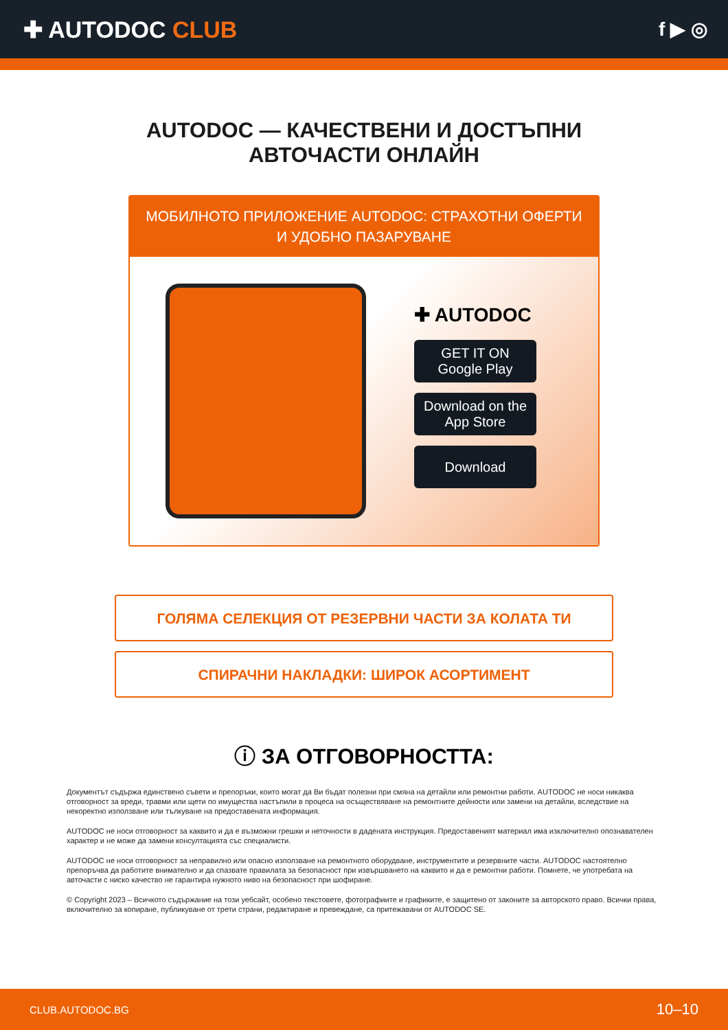✚ AUTODOC CLUB
f ▶ ◎
AUTODOC — КАЧЕСТВЕНИ И ДОСТЪПНИ
АВТОЧАСТИ ОНЛАЙН
МОБИЛНОТО ПРИЛОЖЕНИЕ AUTODOC: СТРАХОТНИ ОФЕРТИ И УДОБНО ПАЗАРУВАНЕ
✚ AUTODOC
GET IT ON
Google Play
Download on the
App Store
Download
ГОЛЯМА СЕЛЕКЦИЯ ОТ РЕЗЕРВНИ ЧАСТИ ЗА КОЛАТА ТИ
СПИРАЧНИ НАКЛАДКИ: ШИРОК АСОРТИМЕНТ
ⓘ ЗА ОТГОВОРНОСТТА:
Документът съдържа единствено съвети и препоръки, които могат да Ви бъдат полезни при смяна на детайли или ремонтни работи. AUTODOC не носи никаква отговорност за вреди, травми или щети по имущества настъпили в процеса на осъществяване на ремонтните дейности или замени на детайли, вследствие на некоректно използване или тълкуване на предоставената информация.
AUTODOC не носи отговорност за каквито и да е възможни грешки и неточности в дадената инструкция. Предоставеният материал има изключително опознавателен характер и не може да замени консултацията със специалисти.
AUTODOC не носи отговорност за неправилно или опасно използване на ремонтното оборудване, инструментите и резервните части. AUTODOC настоятелно препоръчва да работите внимателно и да спазвате правилата за безопасност при извършването на каквито и да е ремонтни работи. Помнете, че употребата на авточасти с ниско качество не гарантира нужното ниво на безопасност при шофиране.
© Copyright 2023 – Всичкото съдържание на този уебсайт, особено текстовете, фотографиите и графиките, е защитено от законите за авторското право. Всички права, включително за копиране, публикуване от трети страни, редактиране и превеждане, са притежавани от AUTODOC SE.
CLUB.AUTODOC.BG 10–10